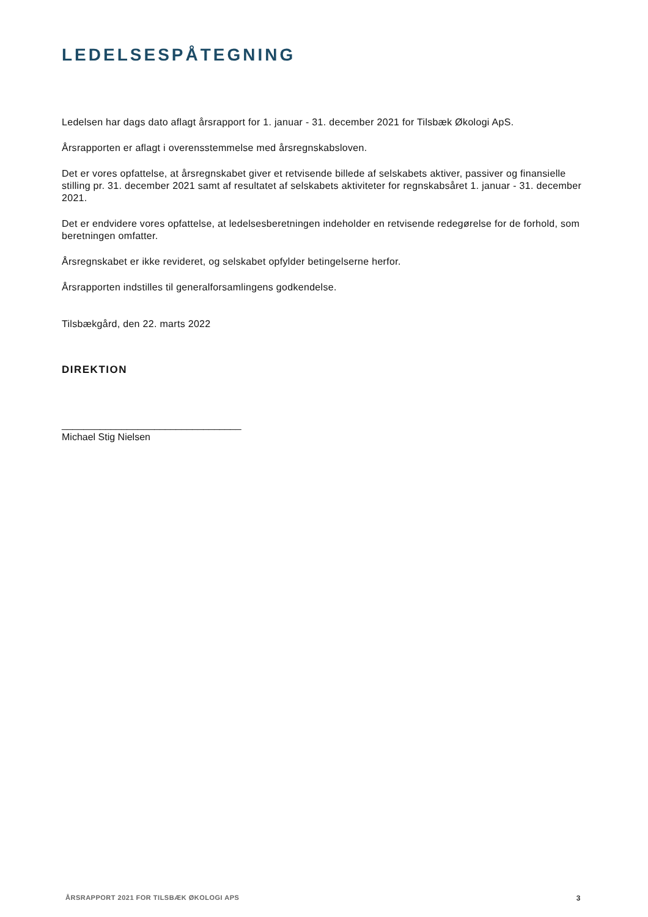LEDELSESPÅTEGNING
Ledelsen har dags dato aflagt årsrapport for 1. januar - 31. december 2021 for Tilsbæk Økologi ApS.
Årsrapporten er aflagt i overensstemmelse med årsregnskabsloven.
Det er vores opfattelse, at årsregnskabet giver et retvisende billede af selskabets aktiver, passiver og finansielle stilling pr. 31. december 2021 samt af resultatet af selskabets aktiviteter for regnskabsåret 1. januar - 31. december 2021.
Det er endvidere vores opfattelse, at ledelsesberetningen indeholder en retvisende redegørelse for de forhold, som beretningen omfatter.
Årsregnskabet er ikke revideret, og selskabet opfylder betingelserne herfor.
Årsrapporten indstilles til generalforsamlingens godkendelse.
Tilsbækgård, den 22. marts 2022
DIREKTION
_________________________________
Michael Stig Nielsen
ÅRSRAPPORT 2021 FOR TILSBÆK ØKOLOGI APS 3